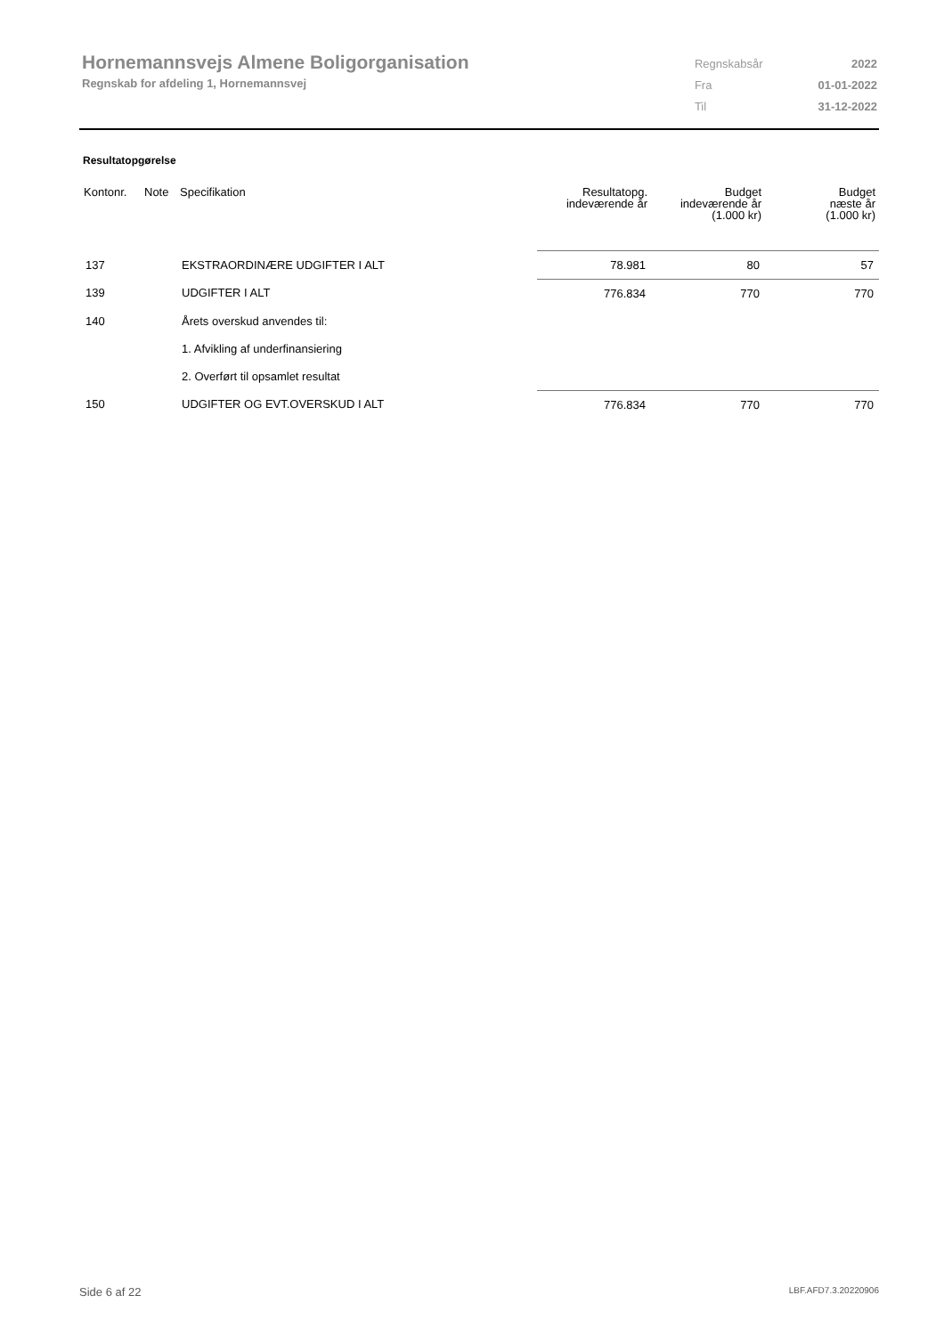Hornemannsvejs Almene Boligorganisation
Regnskab for afdeling 1, Hornemannsvej
| Regnskabsår | 2022 |
| Fra | 01-01-2022 |
| Til | 31-12-2022 |
Resultatopgørelse
| Kontonr. | Note | Specifikation | Resultatopg. indeværende år | Budget indeværende år (1.000 kr) | Budget næste år (1.000 kr) |
| --- | --- | --- | --- | --- | --- |
| 137 | | EKSTRAORDINÆRE UDGIFTER I ALT | 78.981 | 80 | 57 |
| 139 | | UDGIFTER I ALT | 776.834 | 770 | 770 |
| 140 | | Årets overskud anvendes til: | | | |
| | | 1. Afvikling af underfinansiering | | | |
| | | 2. Overført til opsamlet resultat | | | |
| 150 | | UDGIFTER OG EVT.OVERSKUD I ALT | 776.834 | 770 | 770 |
Side 6 af 22 LBF.AFD7.3.20220906